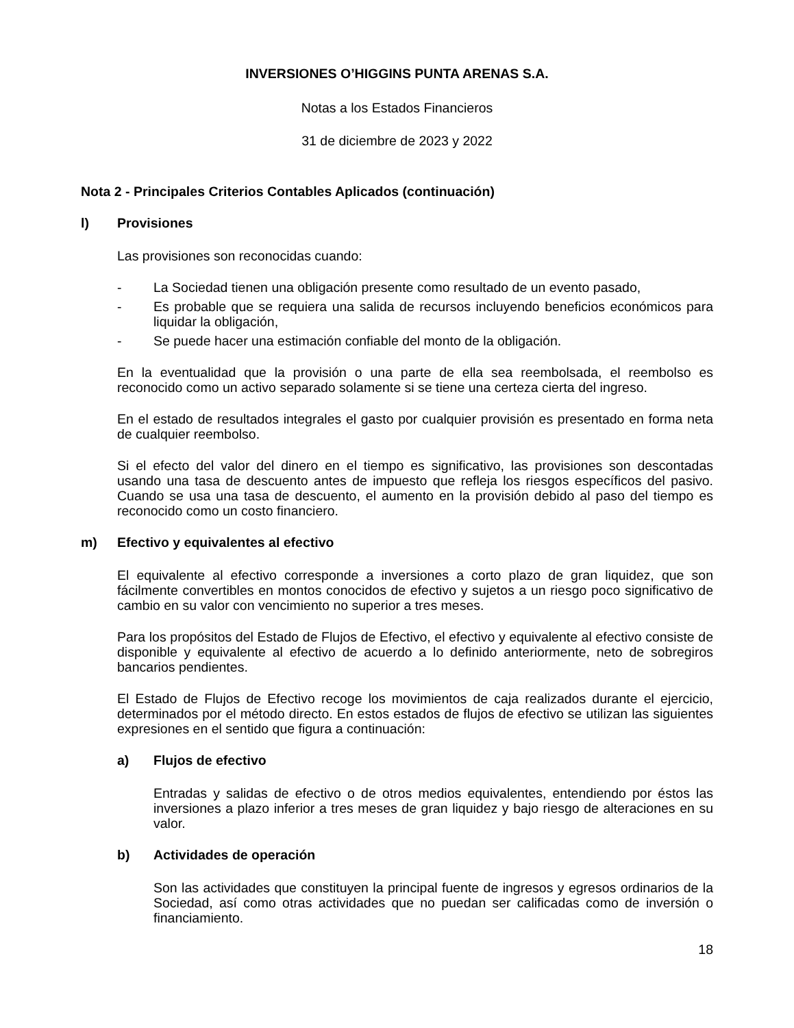INVERSIONES O’HIGGINS PUNTA ARENAS S.A.
Notas a los Estados Financieros
31 de diciembre de 2023 y 2022
Nota 2 - Principales Criterios Contables Aplicados (continuación)
l) Provisiones
Las provisiones son reconocidas cuando:
- La Sociedad tienen una obligación presente como resultado de un evento pasado,
- Es probable que se requiera una salida de recursos incluyendo beneficios económicos para liquidar la obligación,
- Se puede hacer una estimación confiable del monto de la obligación.
En la eventualidad que la provisión o una parte de ella sea reembolsada, el reembolso es reconocido como un activo separado solamente si se tiene una certeza cierta del ingreso.
En el estado de resultados integrales el gasto por cualquier provisión es presentado en forma neta de cualquier reembolso.
Si el efecto del valor del dinero en el tiempo es significativo, las provisiones son descontadas usando una tasa de descuento antes de impuesto que refleja los riesgos específicos del pasivo. Cuando se usa una tasa de descuento, el aumento en la provisión debido al paso del tiempo es reconocido como un costo financiero.
m) Efectivo y equivalentes al efectivo
El equivalente al efectivo corresponde a inversiones a corto plazo de gran liquidez, que son fácilmente convertibles en montos conocidos de efectivo y sujetos a un riesgo poco significativo de cambio en su valor con vencimiento no superior a tres meses.
Para los propósitos del Estado de Flujos de Efectivo, el efectivo y equivalente al efectivo consiste de disponible y equivalente al efectivo de acuerdo a lo definido anteriormente, neto de sobregiros bancarios pendientes.
El Estado de Flujos de Efectivo recoge los movimientos de caja realizados durante el ejercicio, determinados por el método directo. En estos estados de flujos de efectivo se utilizan las siguientes expresiones en el sentido que figura a continuación:
a) Flujos de efectivo
Entradas y salidas de efectivo o de otros medios equivalentes, entendiendo por éstos las inversiones a plazo inferior a tres meses de gran liquidez y bajo riesgo de alteraciones en su valor.
b) Actividades de operación
Son las actividades que constituyen la principal fuente de ingresos y egresos ordinarios de la Sociedad, así como otras actividades que no puedan ser calificadas como de inversión o financiamiento.
18